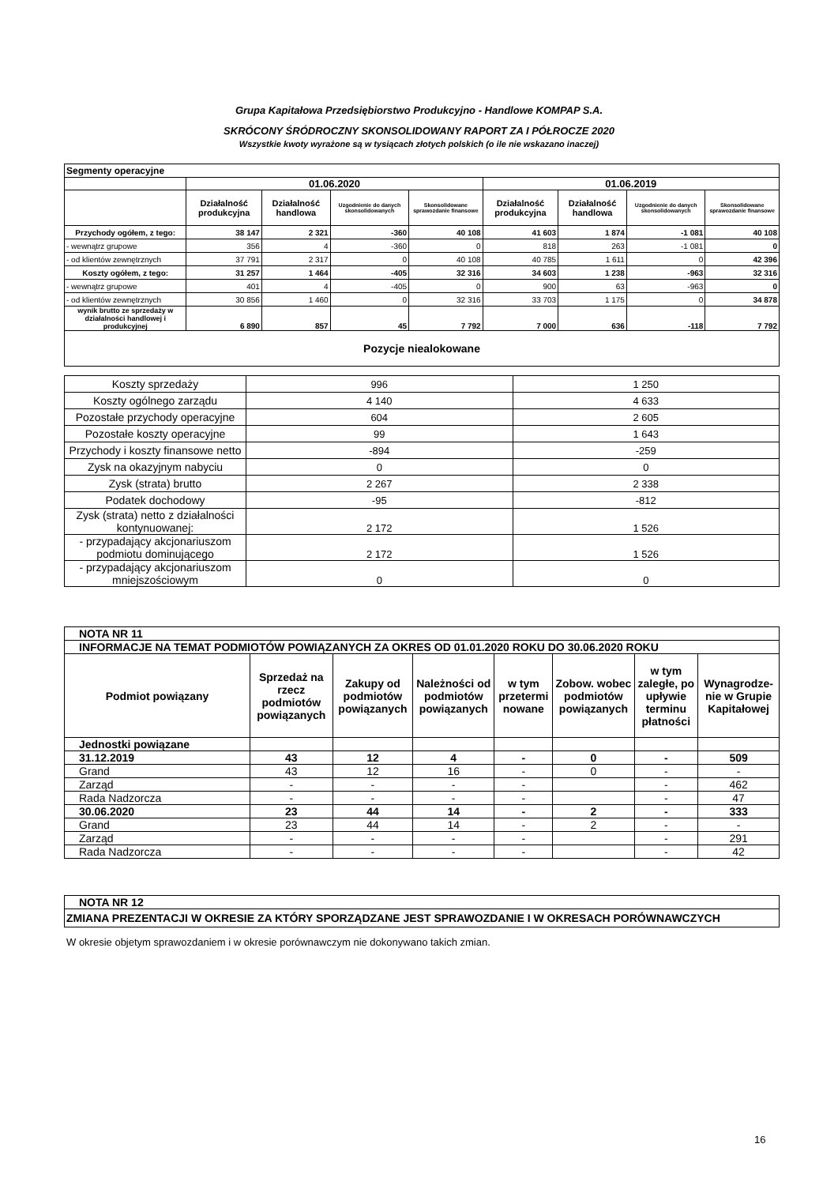Grupa Kapitałowa Przedsiębiorstwo Produkcyjno - Handlowe KOMPAP S.A.
SKRÓCONY ŚRÓDROCZNY SKONSOLIDOWANY RAPORT ZA I PÓŁROCZE 2020
Wszystkie kwoty wyrażone są w tysiącach złotych polskich (o ile nie wskazano inaczej)
| Segmenty operacyjne | | | | | | | | |
| | 01.06.2020 | | | | 01.06.2019 | | | |
| | Działalność produkcyjna | Działalność handlowa | Uzgodnienie do danych skonsolidowanych | Skonsolidowane sprawozdanie finansowe | Działalność produkcyjna | Działalność handlowa | Uzgodnienie do danych skonsolidowanych | Skonsolidowane sprawozdanie finansowe |
| Przychody ogółem, z tego: | 38 147 | 2 321 | -360 | 40 108 | 41 603 | 1 874 | -1 081 | 40 108 |
| - wewnątrz grupowe | 356 | 4 | -360 | 0 | 818 | 263 | -1 081 | 0 |
| - od klientów zewnętrznych | 37 791 | 2 317 | 0 | 40 108 | 40 785 | 1 611 | 0 | 42 396 |
| Koszty ogółem, z tego: | 31 257 | 1 464 | -405 | 32 316 | 34 603 | 1 238 | -963 | 32 316 |
| - wewnątrz grupowe | 401 | 4 | -405 | 0 | 900 | 63 | -963 | 0 |
| - od klientów zewnętrznych | 30 856 | 1 460 | 0 | 32 316 | 33 703 | 1 175 | 0 | 34 878 |
| wynik brutto ze sprzedaży w działalności handlowej i produkcyjnej | 6 890 | 857 | 45 | 7 792 | 7 000 | 636 | -118 | 7 792 |
| Pozycje niealokowane | | | | | | | | |
| Koszty sprzedaży | 996 | 1 250 |
| Koszty ogólnego zarządu | 4 140 | 4 633 |
| Pozostałe przychody operacyjne | 604 | 2 605 |
| Pozostałe koszty operacyjne | 99 | 1 643 |
| Przychody i koszty finansowe netto | -894 | -259 |
| Zysk na okazyjnym nabyciu | 0 | 0 |
| Zysk (strata) brutto | 2 267 | 2 338 |
| Podatek dochodowy | -95 | -812 |
| Zysk (strata) netto z działalności kontynuowanej: | 2 172 | 1 526 |
| - przypadający akcjonariuszom podmiotu dominującego | 2 172 | 1 526 |
| - przypadający akcjonariuszom mniejszościowym | 0 | 0 |
| NOTA NR 11 | | | | | | | |
| INFORMACJE NA TEMAT PODMIOTÓW POWIĄZANYCH ZA OKRES OD 01.01.2020 ROKU DO 30.06.2020 ROKU | | | | | | | |
| Podmiot powiązany | Sprzedaż na rzecz podmiotów powiązanych | Zakupy od podmiotów powiązanych | Należności od podmiotów powiązanych | w tym przetermi nowane | Zobow. wobec podmiotów powiązanych | w tym zaległe, po upływie terminu płatności | Wynagrodze-nie w Grupie Kapitałowej |
| Jednostki powiązane | | | | | | | |
| 31.12.2019 | 43 | 12 | 4 | - | 0 | - | 509 |
| Grand | 43 | 12 | 16 | - | 0 | - | - |
| Zarząd | - | - | - | - | | - | 462 |
| Rada Nadzorcza | - | - | - | - | | - | 47 |
| 30.06.2020 | 23 | 44 | 14 | - | 2 | - | 333 |
| Grand | 23 | 44 | 14 | - | 2 | - | - |
| Zarząd | - | - | - | - | | - | 291 |
| Rada Nadzorcza | - | - | - | - | | - | 42 |
| NOTA NR 12 |
| ZMIANA PREZENTACJI W OKRESIE ZA KTÓRY SPORZĄDZANE JEST SPRAWOZDANIE I W OKRESACH PORÓWNAWCZYCH |
W okresie objetym sprawozdaniem i w okresie porównawczym nie dokonywano takich zmian.
16